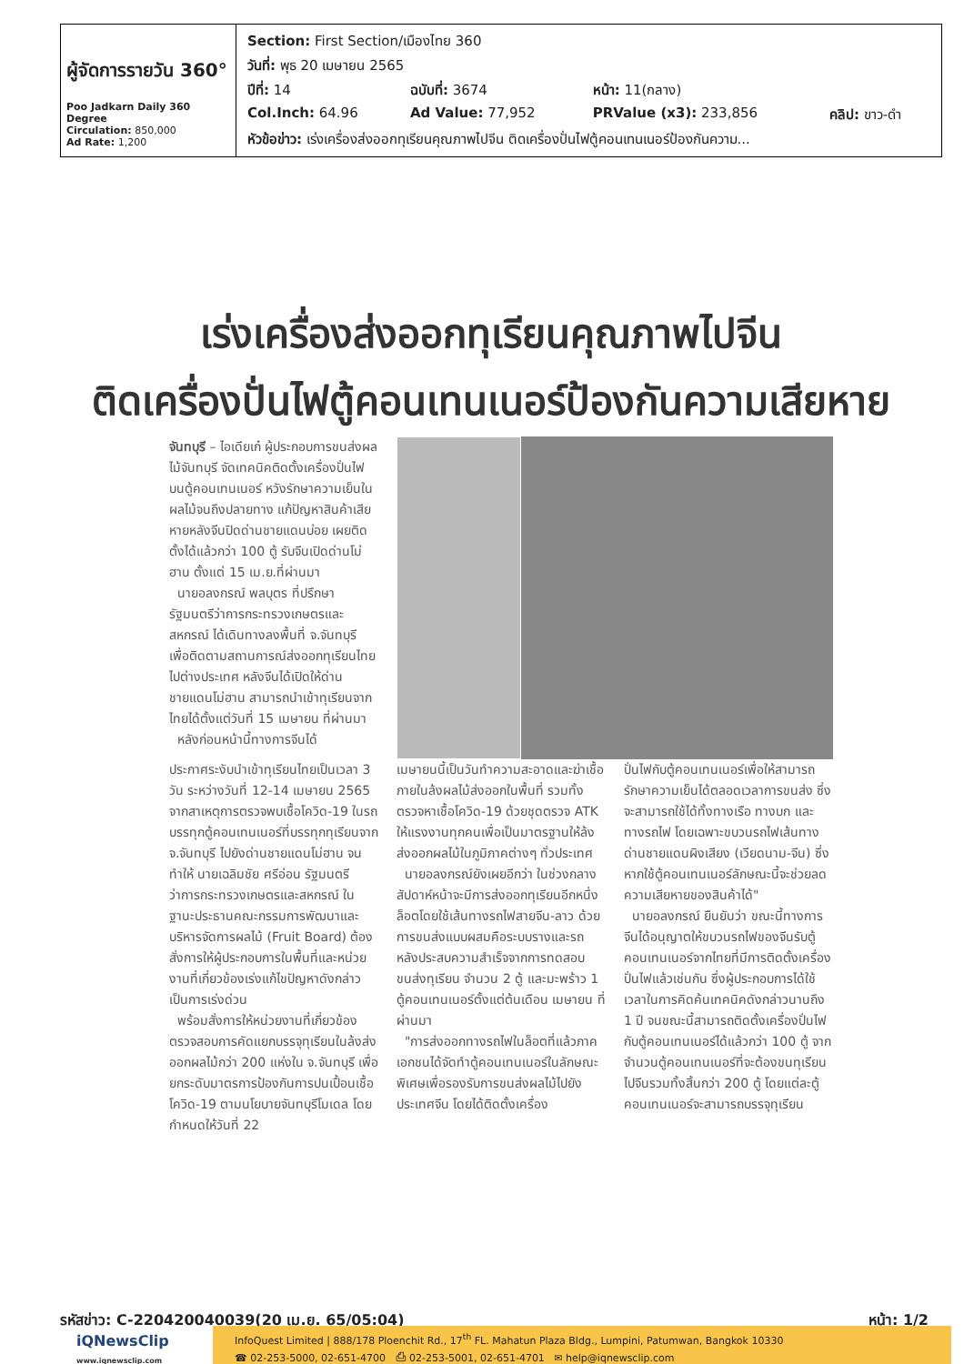| ผู้จัดการรายวัน 360° Poo Jadkarn Daily 360 Degree Circulation: 850,000 Ad Rate: 1,200 | / Section: First Section/เมืองไทย 360 / / / / / วันที่: พุธ 20 เมษายน 2565 / / / / / ปีที่: 14 / ฉบับที่: 3674 / หน้า: 11(กลาง) / / / Col.Inch: 64.96 / Ad Value: 77,952 / PRValue (x3): 233,856 / คลิป: ขาว-ดำ / / หัวข้อข่าว: เร่งเครื่องส่งออกทุเรียนคุณภาพไปจีน ติดเครื่องปั่นไฟตู้คอนเทนเนอร์ป้องกันความ... / / / / |
เร่งเครื่องส่งออกทุเรียนคุณภาพไปจีน
ติดเครื่องปั่นไฟตู้คอนเทนเนอร์ป้องกันความเสียหาย
จันทบุรี – ไอเดียเก๋ ผู้ประกอบการขนส่งผลไม้จันทบุรี จัดเทคนิคติดตั้งเครื่องปั่นไฟบนตู้คอนเทนเนอร์ หวังรักษาความเย็นในผลไม้จนถึงปลายทาง แก้ปัญหาสินค้าเสียหายหลังจีนปิดด่านชายแดนบ่อย เผยติดตั้งได้แล้วกว่า 100 ตู้ รับจีนเปิดด่านโม่ฮาน ตั้งแต่ 15 เม.ย.ที่ผ่านมา
นายอลงกรณ์ พลบุตร ที่ปรึกษารัฐมนตรีว่าการกระทรวงเกษตรและสหกรณ์ ได้เดินทางลงพื้นที่ จ.จันทบุรี เพื่อติดตามสถานการณ์ส่งออกทุเรียนไทย ไปต่างประเทศ หลังจีนได้เปิดให้ด่านชายแดนโม่ฮาน สามารถนำเข้าทุเรียนจากไทยได้ตั้งแต่วันที่ 15 เมษายน ที่ผ่านมา
หลังก่อนหน้านี้ทางการจีนได้
ประกาศระงับนำเข้าทุเรียนไทยเป็นเวลา 3 วัน ระหว่างวันที่ 12-14 เมษายน 2565 จากสาเหตุการตรวจพบเชื้อโควิด-19 ในรถบรรทุกตู้คอนเทนเนอร์ที่บรรทุกทุเรียนจาก จ.จันทบุรี ไปยังด่านชายแดนโม่ฮาน จนทำให้ นายเฉลิมชัย ศรีอ่อน รัฐมนตรีว่าการกระทรวงเกษตรและสหกรณ์ ในฐานะประธานคณะกรรมการพัฒนาและบริหารจัดการผลไม้ (Fruit Board) ต้องสั่งการให้ผู้ประกอบการในพื้นที่และหน่วยงานที่เกี่ยวข้องเร่งแก้ไขปัญหาดังกล่าวเป็นการเร่งด่วน
พร้อมสั่งการให้หน่วยงานที่เกี่ยวข้องตรวจสอบการคัดแยกบรรจุทุเรียนในล้งส่งออกผลไม้กว่า 200 แห่งใน จ.จันทบุรี เพื่อยกระดับมาตรการป้องกันการปนเปื้อนเชื้อโควิด-19 ตามนโยบายจันทบุรีโมเดล โดยกำหนดให้วันที่ 22
เมษายนนี้เป็นวันทำความสะอาดและฆ่าเชื้อภายในล้งผลไม้ส่งออกในพื้นที่ รวมทั้งตรวจหาเชื้อโควิด-19 ด้วยชุดตรวจ ATK ให้แรงงานทุกคนเพื่อเป็นมาตรฐานให้ล้งส่งออกผลไม้ในภูมิภาคต่างๆ ทั่วประเทศ
นายอลงกรณ์ยังเผยอีกว่า ในช่วงกลางสัปดาห์หน้าจะมีการส่งออกทุเรียนอีกหนึ่งล็อตโดยใช้เส้นทางรถไฟสายจีน-ลาว ด้วยการขนส่งแบบผสมคือระบบรางและรถ หลังประสบความสำเร็จจากการทดสอบขนส่งทุเรียน จำนวน 2 ตู้ และมะพร้าว 1 ตู้คอนเทนเนอร์ตั้งแต่ต้นเดือน เมษายน ที่ผ่านมา
"การส่งออกทางรถไฟในล็อตที่แล้วภาคเอกชนได้จัดทำตู้คอนเทนเนอร์ในลักษณะพิเศษเพื่อรองรับการขนส่งผลไม้ไปยังประเทศจีน โดยได้ติดตั้งเครื่อง
ปั่นไฟกับตู้คอนเทนเนอร์เพื่อให้สามารถรักษาความเย็นได้ตลอดเวลาการขนส่ง ซึ่งจะสามารถใช้ได้ทั้งทางเรือ ทางบก และทางรถไฟ โดยเฉพาะขบวนรถไฟเส้นทางด่านชายแดนผิงเสียง (เวียดนาม-จีน) ซึ่งหากใช้ตู้คอนเทนเนอร์ลักษณะนี้จะช่วยลดความเสียหายของสินค้าได้"
นายอลงกรณ์ ยืนยันว่า ขณะนี้ทางการจีนได้อนุญาตให้ขบวนรถไฟของจีนรับตู้คอนเทนเนอร์จากไทยที่มีการติดตั้งเครื่องปั่นไฟแล้วเช่นกัน ซึ่งผู้ประกอบการได้ใช้เวลาในการคิดค้นเทคนิคดังกล่าวนานถึง 1 ปี จนขณะนี้สามารถติดตั้งเครื่องปั่นไฟกับตู้คอนเทนเนอร์ได้แล้วกว่า 100 ตู้ จากจำนวนตู้คอนเทนเนอร์ที่จะต้องขนทุเรียนไปจีนรวมทั้งสิ้นกว่า 200 ตู้ โดยแต่ละตู้คอนเทนเนอร์จะสามารถบรรจุทุเรียน
รหัสข่าว: C-220420040039(20 เม.ย. 65/05:04) หน้า: 1/2
iQNewsClip
www.iqnewsclip.com
InfoQuest Limited | 888/178 Ploenchit Rd., 17<sup>th</sup> FL. Mahatun Plaza Bldg., Lumpini, Patumwan, Bangkok 10330
☎ 02-253-5000, 02-651-4700 ⎙ 02-253-5001, 02-651-4701 ✉ help@iqnewsclip.com